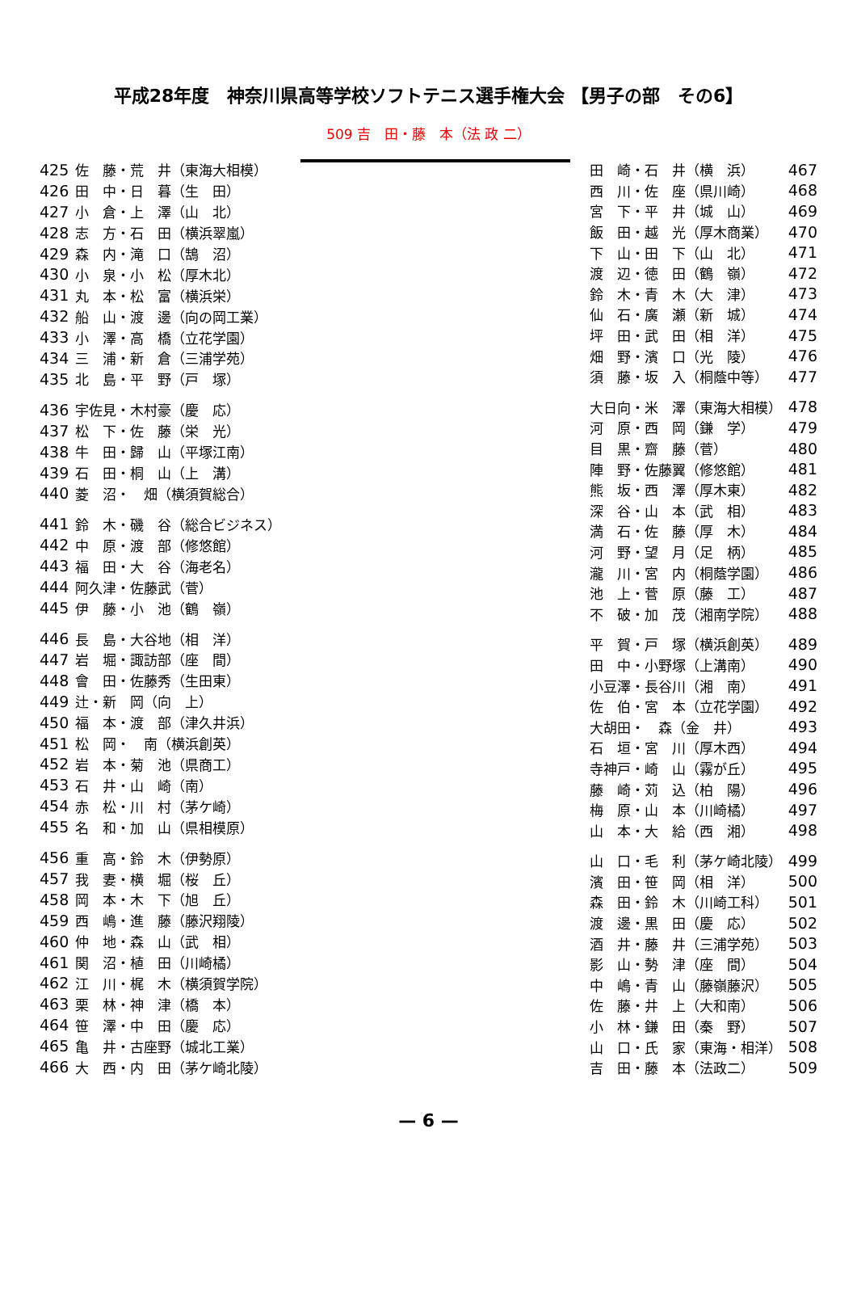平成28年度　神奈川県高等学校ソフトテニス選手権大会 【男子の部　その6】
509 吉　田・藤　本（法 政 二）
| 425 | 佐 藤・荒 井（東海大相模） |
| 426 | 田 中・日 暮（生 田） |
| 427 | 小 倉・上 澤（山 北） |
| 428 | 志 方・石 田（横浜翠嵐） |
| 429 | 森 内・滝 口（鵠 沼） |
| 430 | 小 泉・小 松（厚木北） |
| 431 | 丸 本・松 富（横浜栄） |
| 432 | 船 山・渡 邊（向の岡工業） |
| 433 | 小 澤・高 橋（立花学園） |
| 434 | 三 浦・新 倉（三浦学苑） |
| 435 | 北 島・平 野（戸 塚） |
| 436 | 宇佐見・木村豪（慶 応） |
| 437 | 松 下・佐 藤（栄 光） |
| 438 | 牛 田・歸 山（平塚江南） |
| 439 | 石 田・桐 山（上 溝） |
| 440 | 菱 沼・ 畑（横須賀総合） |
| 441 | 鈴 木・磯 谷（総合ビジネス） |
| 442 | 中 原・渡 部（修悠館） |
| 443 | 福 田・大 谷（海老名） |
| 444 | 阿久津・佐藤武（菅） |
| 445 | 伊 藤・小 池（鶴 嶺） |
| 446 | 長 島・大谷地（相 洋） |
| 447 | 岩 堀・諏訪部（座 間） |
| 448 | 會 田・佐藤秀（生田東） |
| 449 | 辻・新 岡（向 上） |
| 450 | 福 本・渡 部（津久井浜） |
| 451 | 松 岡・ 南（横浜創英） |
| 452 | 岩 本・菊 池（県商工） |
| 453 | 石 井・山 崎（南） |
| 454 | 赤 松・川 村（茅ケ崎） |
| 455 | 名 和・加 山（県相模原） |
| 456 | 重 高・鈴 木（伊勢原） |
| 457 | 我 妻・横 堀（桜 丘） |
| 458 | 岡 本・木 下（旭 丘） |
| 459 | 西 嶋・進 藤（藤沢翔陵） |
| 460 | 仲 地・森 山（武 相） |
| 461 | 関 沼・植 田（川崎橘） |
| 462 | 江 川・梶 木（横須賀学院） |
| 463 | 栗 林・神 津（橋 本） |
| 464 | 笹 澤・中 田（慶 応） |
| 465 | 亀 井・古座野（城北工業） |
| 466 | 大 西・内 田（茅ケ崎北陵） |
| 田 崎・石 井（横 浜） | 467 |
| 西 川・佐 座（県川崎） | 468 |
| 宮 下・平 井（城 山） | 469 |
| 飯 田・越 光（厚木商業） | 470 |
| 下 山・田 下（山 北） | 471 |
| 渡 辺・徳 田（鶴 嶺） | 472 |
| 鈴 木・青 木（大 津） | 473 |
| 仙 石・廣 瀬（新 城） | 474 |
| 坪 田・武 田（相 洋） | 475 |
| 畑 野・濱 口（光 陵） | 476 |
| 須 藤・坂 入（桐蔭中等） | 477 |
| 大日向・米 澤（東海大相模） | 478 |
| 河 原・西 岡（鎌 学） | 479 |
| 目 黒・齋 藤（菅） | 480 |
| 陣 野・佐藤翼（修悠館） | 481 |
| 熊 坂・西 澤（厚木東） | 482 |
| 深 谷・山 本（武 相） | 483 |
| 満 石・佐 藤（厚 木） | 484 |
| 河 野・望 月（足 柄） | 485 |
| 瀧 川・宮 内（桐蔭学園） | 486 |
| 池 上・菅 原（藤 工） | 487 |
| 不 破・加 茂（湘南学院） | 488 |
| 平 賀・戸 塚（横浜創英） | 489 |
| 田 中・小野塚（上溝南） | 490 |
| 小豆澤・長谷川（湘 南） | 491 |
| 佐 伯・宮 本（立花学園） | 492 |
| 大胡田・ 森（金 井） | 493 |
| 石 垣・宮 川（厚木西） | 494 |
| 寺神戸・崎 山（霧が丘） | 495 |
| 藤 崎・苅 込（柏 陽） | 496 |
| 梅 原・山 本（川崎橘） | 497 |
| 山 本・大 給（西 湘） | 498 |
| 山 口・毛 利（茅ケ崎北陵） | 499 |
| 濱 田・笹 岡（相 洋） | 500 |
| 森 田・鈴 木（川崎工科） | 501 |
| 渡 邊・黒 田（慶 応） | 502 |
| 酒 井・藤 井（三浦学苑） | 503 |
| 影 山・勢 津（座 間） | 504 |
| 中 嶋・青 山（藤嶺藤沢） | 505 |
| 佐 藤・井 上（大和南） | 506 |
| 小 林・鎌 田（秦 野） | 507 |
| 山 口・氏 家（東海・相洋） | 508 |
| 吉 田・藤 本（法政二） | 509 |
— 6 —